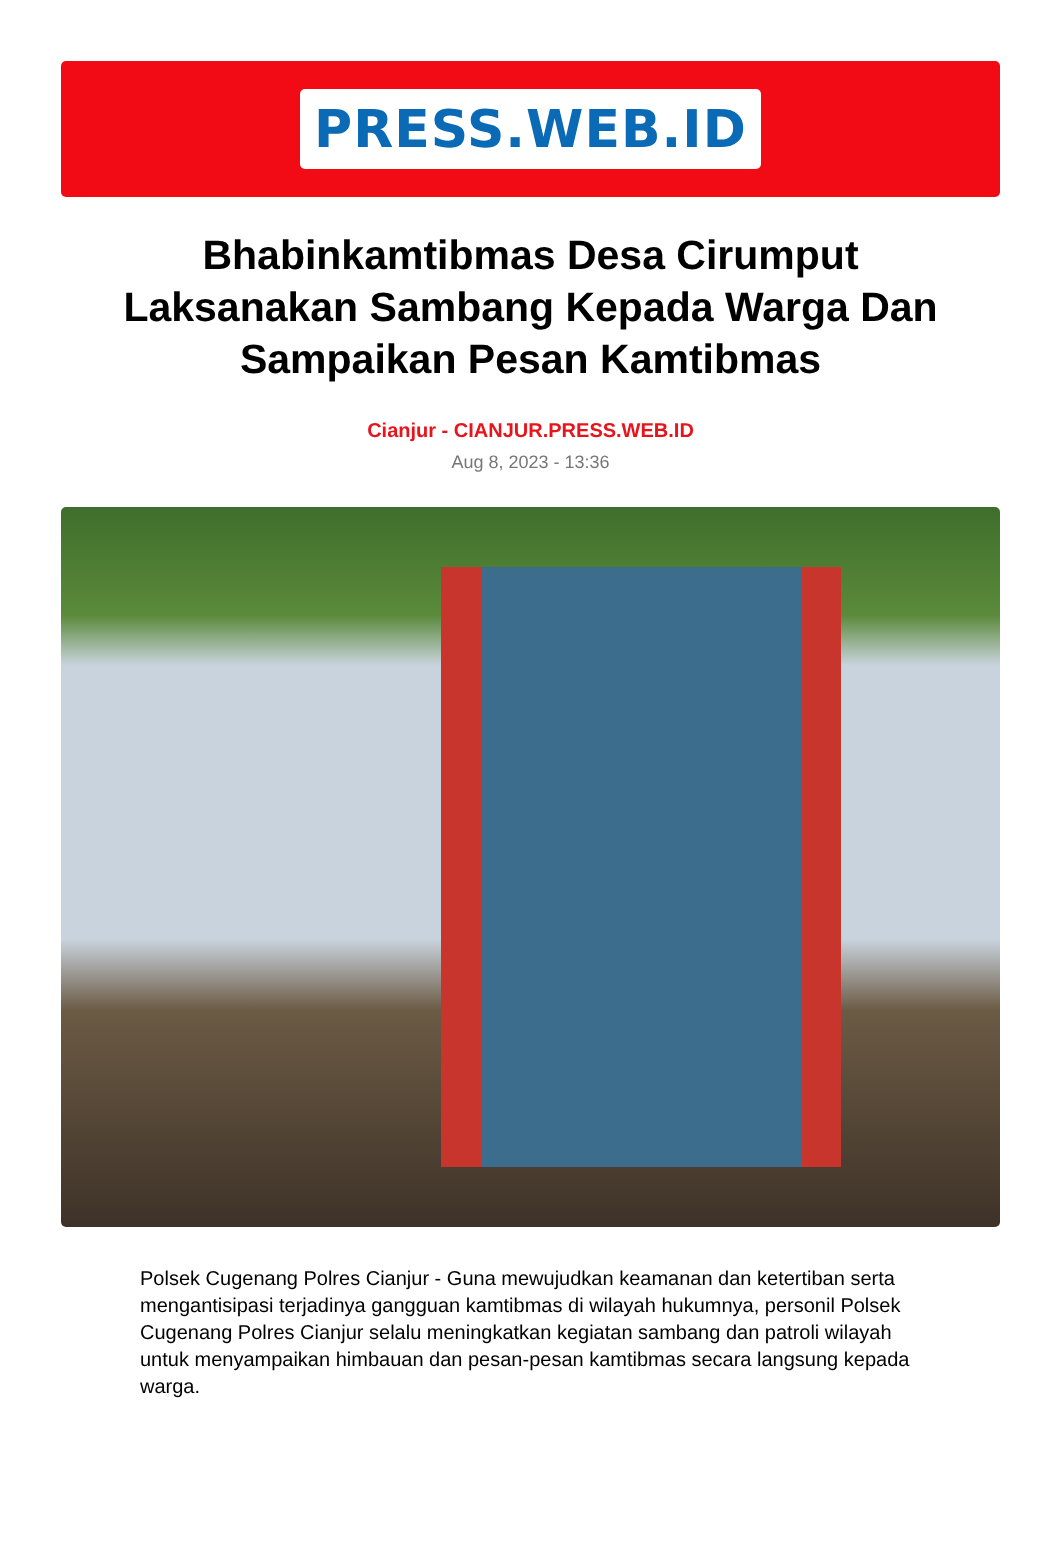PRESS.WEB.ID
Bhabinkamtibmas Desa Cirumput Laksanakan Sambang Kepada Warga Dan Sampaikan Pesan Kamtibmas
Cianjur - CIANJUR.PRESS.WEB.ID
Aug 8, 2023 - 13:36
Polsek Cugenang Polres Cianjur - Guna mewujudkan keamanan dan ketertiban serta mengantisipasi terjadinya gangguan kamtibmas di wilayah hukumnya, personil Polsek Cugenang Polres Cianjur selalu meningkatkan kegiatan sambang dan patroli wilayah untuk menyampaikan himbauan dan pesan-pesan kamtibmas secara langsung kepada warga.